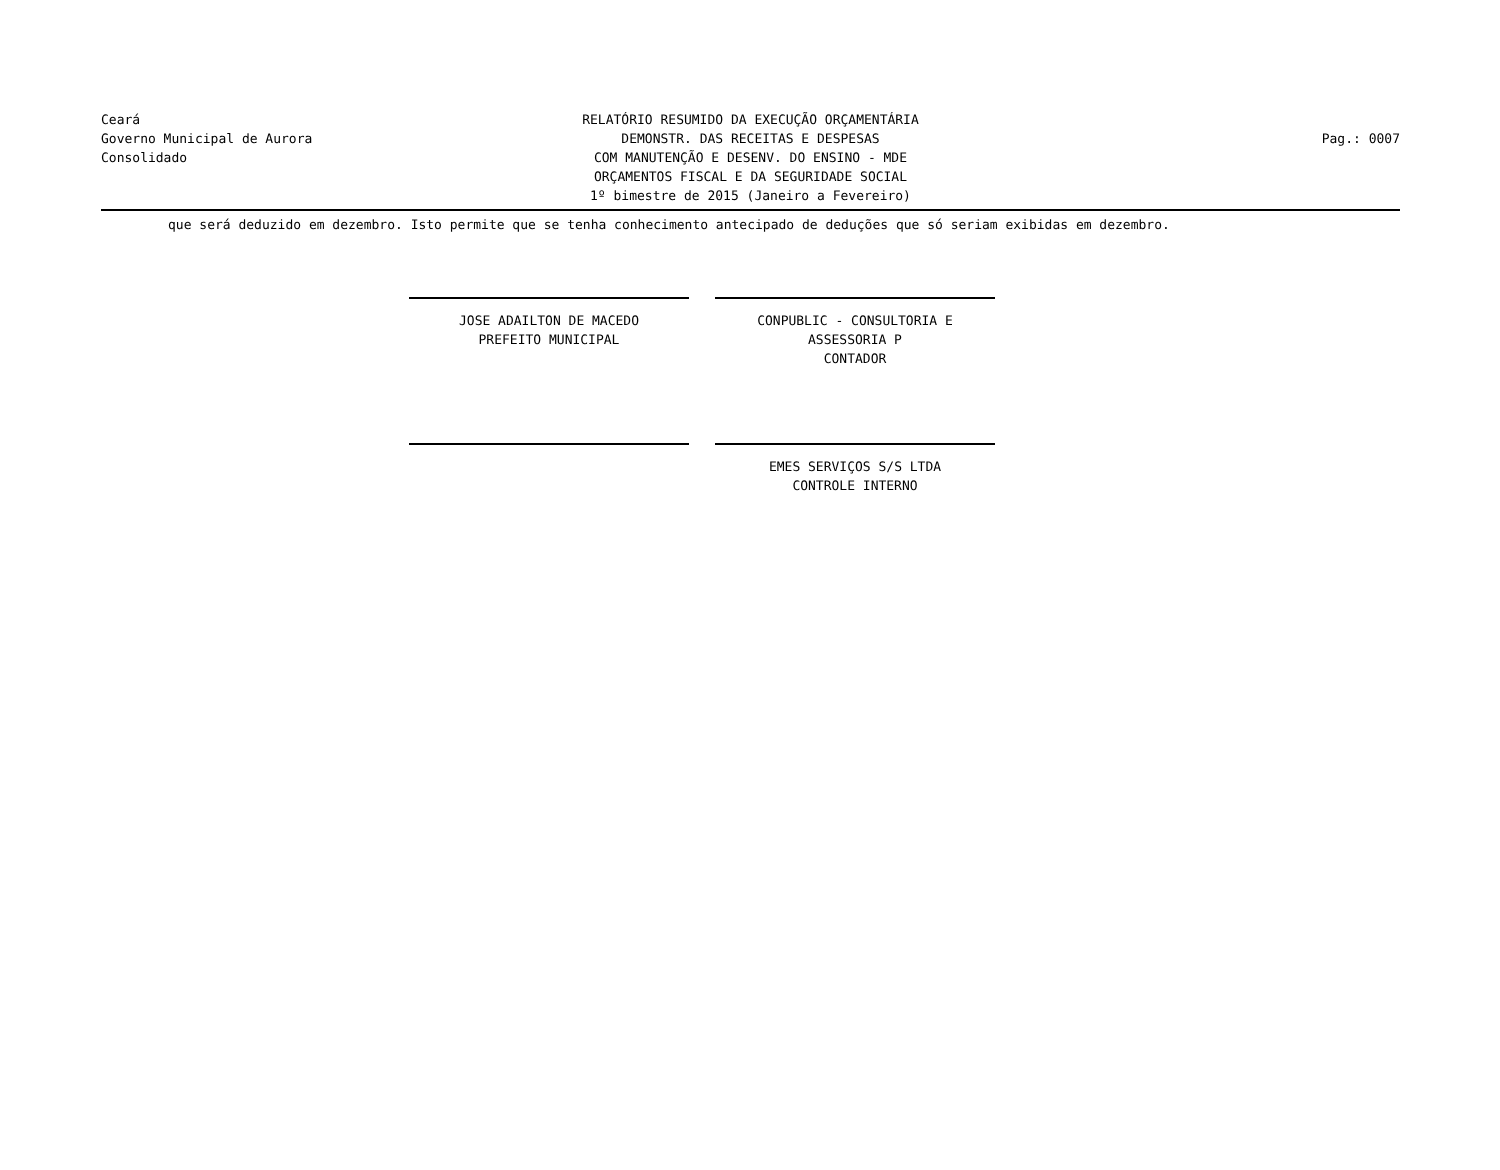Ceará
Governo Municipal de Aurora
Consolidado
RELATÓRIO RESUMIDO DA EXECUÇÃO ORÇAMENTÁRIA
DEMONSTR. DAS RECEITAS E DESPESAS
COM MANUTENÇÃO E DESENV. DO ENSINO - MDE
ORÇAMENTOS FISCAL E DA SEGURIDADE SOCIAL
1º bimestre de 2015 (Janeiro a Fevereiro)
Pag.: 0007
que será deduzido em dezembro. Isto permite que se tenha conhecimento antecipado de deduções que só seriam exibidas em dezembro.
JOSE ADAILTON DE MACEDO
PREFEITO MUNICIPAL
CONPUBLIC - CONSULTORIA E ASSESSORIA P
CONTADOR
EMES SERVIÇOS S/S LTDA
CONTROLE INTERNO